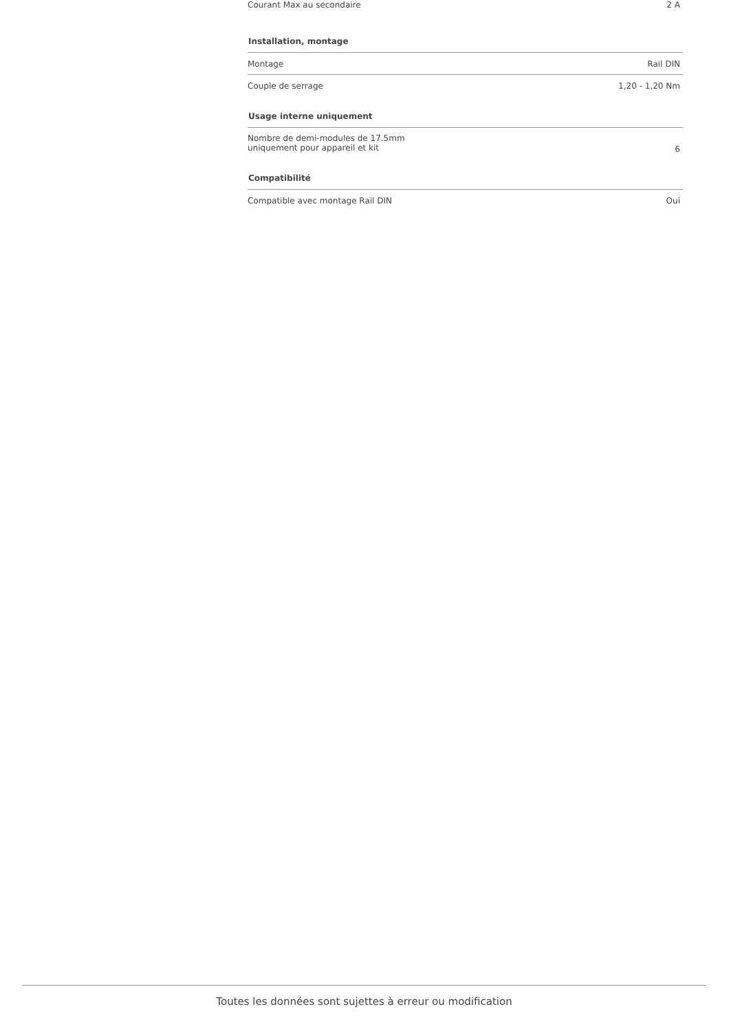| Courant Max au secondaire | 2 A |
| Installation, montage | |
| Montage | Rail DIN |
| Couple de serrage | 1,20 - 1,20 Nm |
| Usage interne uniquement | |
| Nombre de demi-modules de 17.5mm uniquement pour appareil et kit | 6 |
| Compatibilité | |
| Compatible avec montage Rail DIN | Oui |
Toutes les données sont sujettes à erreur ou modification